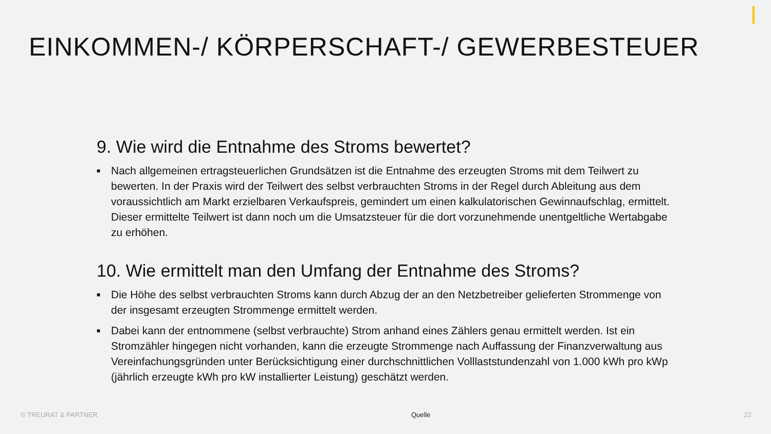EINKOMMEN-/ KÖRPERSCHAFT-/ GEWERBESTEUER
9. Wie wird die Entnahme des Stroms bewertet?
■ Nach allgemeinen ertragsteuerlichen Grundsätzen ist die Entnahme des erzeugten Stroms mit dem Teilwert zu bewerten. In der Praxis wird der Teilwert des selbst verbrauchten Stroms in der Regel durch Ableitung aus dem voraussichtlich am Markt erzielbaren Verkaufspreis, gemindert um einen kalkulatorischen Gewinnaufschlag, ermittelt. Dieser ermittelte Teilwert ist dann noch um die Umsatzsteuer für die dort vorzunehmende unentgeltliche Wertabgabe zu erhöhen.
10. Wie ermittelt man den Umfang der Entnahme des Stroms?
■ Die Höhe des selbst verbrauchten Stroms kann durch Abzug der an den Netzbetreiber gelieferten Strommenge von der insgesamt erzeugten Strommenge ermittelt werden.
■ Dabei kann der entnommene (selbst verbrauchte) Strom anhand eines Zählers genau ermittelt werden. Ist ein Stromzähler hingegen nicht vorhanden, kann die erzeugte Strommenge nach Auffassung der Finanzverwaltung aus Vereinfachungsgründen unter Berücksichtigung einer durchschnittlichen Volllaststundenzahl von 1.000 kWh pro kWp (jährlich erzeugte kWh pro kW installierter Leistung) geschätzt werden.
© TREURAT & PARTNER Quelle 22